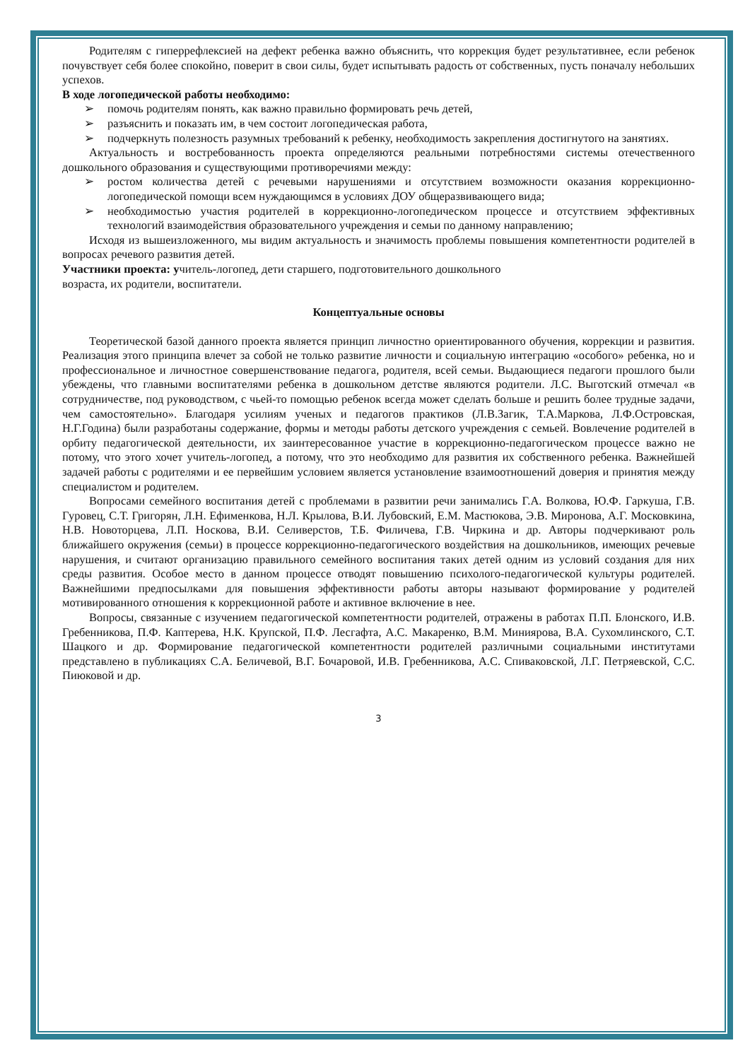Родителям с гиперрефлексией на дефект ребенка важно объяснить, что коррекция будет результативнее, если ребенок почувствует себя более спокойно, поверит в свои силы, будет испытывать радость от собственных, пусть поначалу небольших успехов.
В ходе логопедической работы необходимо:
➢ помочь родителям понять, как важно правильно формировать речь детей,
➢ разъяснить и показать им, в чем состоит логопедическая работа,
➢ подчеркнуть полезность разумных требований к ребенку, необходимость закрепления достигнутого на занятиях.
Актуальность и востребованность проекта определяются реальными потребностями системы отечественного дошкольного образования и существующими противоречиями между:
➢ ростом количества детей с речевыми нарушениями и отсутствием возможности оказания коррекционно-логопедической помощи всем нуждающимся в условиях ДОУ общеразвивающего вида;
➢ необходимостью участия родителей в коррекционно-логопедическом процессе и отсутствием эффективных технологий взаимодействия образовательного учреждения и семьи по данному направлению;
Исходя из вышеизложенного, мы видим актуальность и значимость проблемы повышения компетентности родителей в вопросах речевого развития детей.
Участники проекта: учитель-логопед, дети старшего, подготовительного дошкольного
возраста, их родители, воспитатели.
Концептуальные основы
Теоретической базой данного проекта является принцип личностно ориентированного обучения, коррекции и развития. Реализация этого принципа влечет за собой не только развитие личности и социальную интеграцию «особого» ребенка, но и профессиональное и личностное совершенствование педагога, родителя, всей семьи. Выдающиеся педагоги прошлого были убеждены, что главными воспитателями ребенка в дошкольном детстве являются родители. Л.С. Выготский отмечал «в сотрудничестве, под руководством, с чьей-то помощью ребенок всегда может сделать больше и решить более трудные задачи, чем самостоятельно». Благодаря усилиям ученых и педагогов практиков (Л.В.Загик, Т.А.Маркова, Л.Ф.Островская, Н.Г.Година) были разработаны содержание, формы и методы работы детского учреждения с семьей. Вовлечение родителей в орбиту педагогической деятельности, их заинтересованное участие в коррекционно-педагогическом процессе важно не потому, что этого хочет учитель-логопед, а потому, что это необходимо для развития их собственного ребенка. Важнейшей задачей работы с родителями и ее первейшим условием является установление взаимоотношений доверия и принятия между специалистом и родителем.
Вопросами семейного воспитания детей с проблемами в развитии речи занимались Г.А. Волкова, Ю.Ф. Гаркуша, Г.В. Гуровец, С.Т. Григорян, Л.Н. Ефименкова, Н.Л. Крылова, В.И. Лубовский, Е.М. Мастюкова, Э.В. Миронова, А.Г. Московкина, Н.В. Новоторцева, Л.П. Носкова, В.И. Селиверстов, Т.Б. Филичева, Г.В. Чиркина и др. Авторы подчеркивают роль ближайшего окружения (семьи) в процессе коррекционно-педагогического воздействия на дошкольников, имеющих речевые нарушения, и считают организацию правильного семейного воспитания таких детей одним из условий создания для них среды развития. Особое место в данном процессе отводят повышению психолого-педагогической культуры родителей. Важнейшими предпосылками для повышения эффективности работы авторы называют формирование у родителей мотивированного отношения к коррекционной работе и активное включение в нее.
Вопросы, связанные с изучением педагогической компетентности родителей, отражены в работах П.П. Блонского, И.В. Гребенникова, П.Ф. Каптерева, Н.К. Крупской, П.Ф. Лесгафта, А.С. Макаренко, В.М. Миниярова, В.А. Сухомлинского, С.Т. Шацкого и др. Формирование педагогической компетентности родителей различными социальными институтами представлено в публикациях С.А. Беличевой, В.Г. Бочаровой, И.В. Гребенникова, А.С. Спиваковской, Л.Г. Петряевской, С.С. Пиюковой и др.
3